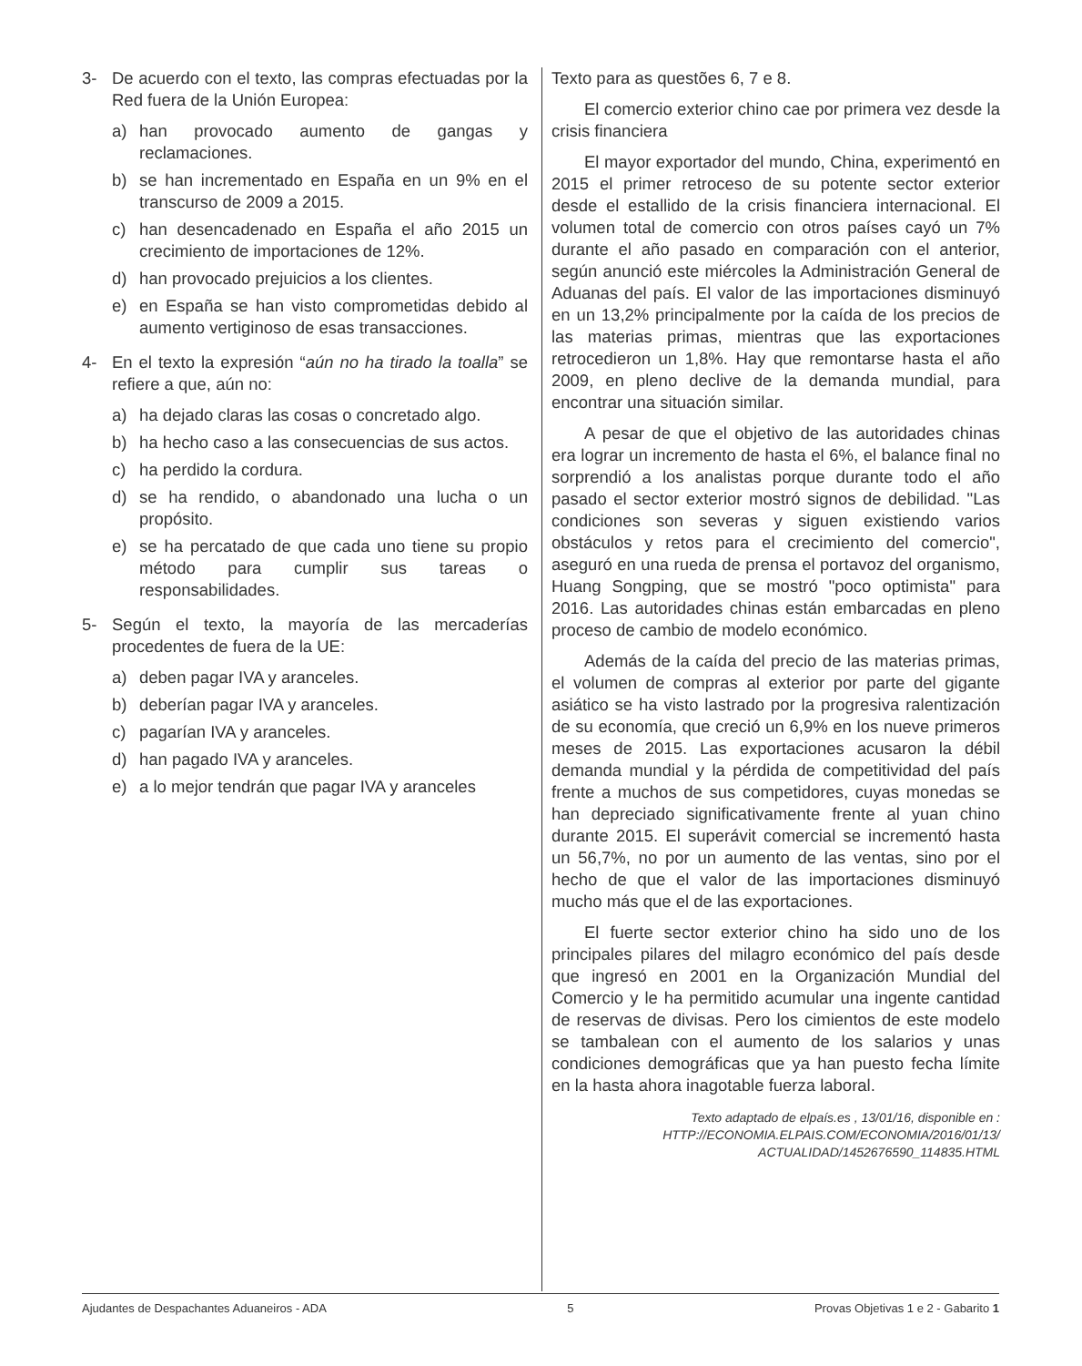3- De acuerdo con el texto, las compras efectuadas por la Red fuera de la Unión Europea:
a) han provocado aumento de gangas y reclamaciones.
b) se han incrementado en España en un 9% en el transcurso de 2009 a 2015.
c) han desencadenado en España el año 2015 un crecimiento de importaciones de 12%.
d) han provocado prejuicios a los clientes.
e) en España se han visto comprometidas debido al aumento vertiginoso de esas transacciones.
4- En el texto la expresión “aún no ha tirado la toalla” se refiere a que, aún no:
a) ha dejado claras las cosas o concretado algo.
b) ha hecho caso a las consecuencias de sus actos.
c) ha perdido la cordura.
d) se ha rendido, o abandonado una lucha o un propósito.
e) se ha percatado de que cada uno tiene su propio método para cumplir sus tareas o responsabilidades.
5- Según el texto, la mayoría de las mercaderías procedentes de fuera de la UE:
a) deben pagar IVA y aranceles.
b) deberían pagar IVA y aranceles.
c) pagarían IVA y aranceles.
d) han pagado IVA y aranceles.
e) a lo mejor tendrán que pagar IVA y aranceles
Texto para as questões 6, 7 e 8.
El comercio exterior chino cae por primera vez desde la crisis financiera
El mayor exportador del mundo, China, experimentó en 2015 el primer retroceso de su potente sector exterior desde el estallido de la crisis financiera internacional. El volumen total de comercio con otros países cayó un 7% durante el año pasado en comparación con el anterior, según anunció este miércoles la Administración General de Aduanas del país. El valor de las importaciones disminuyó en un 13,2% principalmente por la caída de los precios de las materias primas, mientras que las exportaciones retrocedieron un 1,8%. Hay que remontarse hasta el año 2009, en pleno declive de la demanda mundial, para encontrar una situación similar.
A pesar de que el objetivo de las autoridades chinas era lograr un incremento de hasta el 6%, el balance final no sorprendió a los analistas porque durante todo el año pasado el sector exterior mostró signos de debilidad. "Las condiciones son severas y siguen existiendo varios obstáculos y retos para el crecimiento del comercio", aseguró en una rueda de prensa el portavoz del organismo, Huang Songping, que se mostró "poco optimista" para 2016. Las autoridades chinas están embarcadas en pleno proceso de cambio de modelo económico.
Además de la caída del precio de las materias primas, el volumen de compras al exterior por parte del gigante asiático se ha visto lastrado por la progresiva ralentización de su economía, que creció un 6,9% en los nueve primeros meses de 2015. Las exportaciones acusaron la débil demanda mundial y la pérdida de competitividad del país frente a muchos de sus competidores, cuyas monedas se han depreciado significativamente frente al yuan chino durante 2015. El superávit comercial se incrementó hasta un 56,7%, no por un aumento de las ventas, sino por el hecho de que el valor de las importaciones disminuyó mucho más que el de las exportaciones.
El fuerte sector exterior chino ha sido uno de los principales pilares del milagro económico del país desde que ingresó en 2001 en la Organización Mundial del Comercio y le ha permitido acumular una ingente cantidad de reservas de divisas. Pero los cimientos de este modelo se tambalean con el aumento de los salarios y unas condiciones demográficas que ya han puesto fecha límite en la hasta ahora inagotable fuerza laboral.
Texto adaptado de elpaís.es , 13/01/16, disponible en :
HTTP://ECONOMIA.ELPAIS.COM/ECONOMIA/2016/01/13/
ACTUALIDAD/1452676590_114835.HTML
Ajudantes de Despachantes Aduaneiros - ADA 5 Provas Objetivas 1 e 2 - Gabarito 1